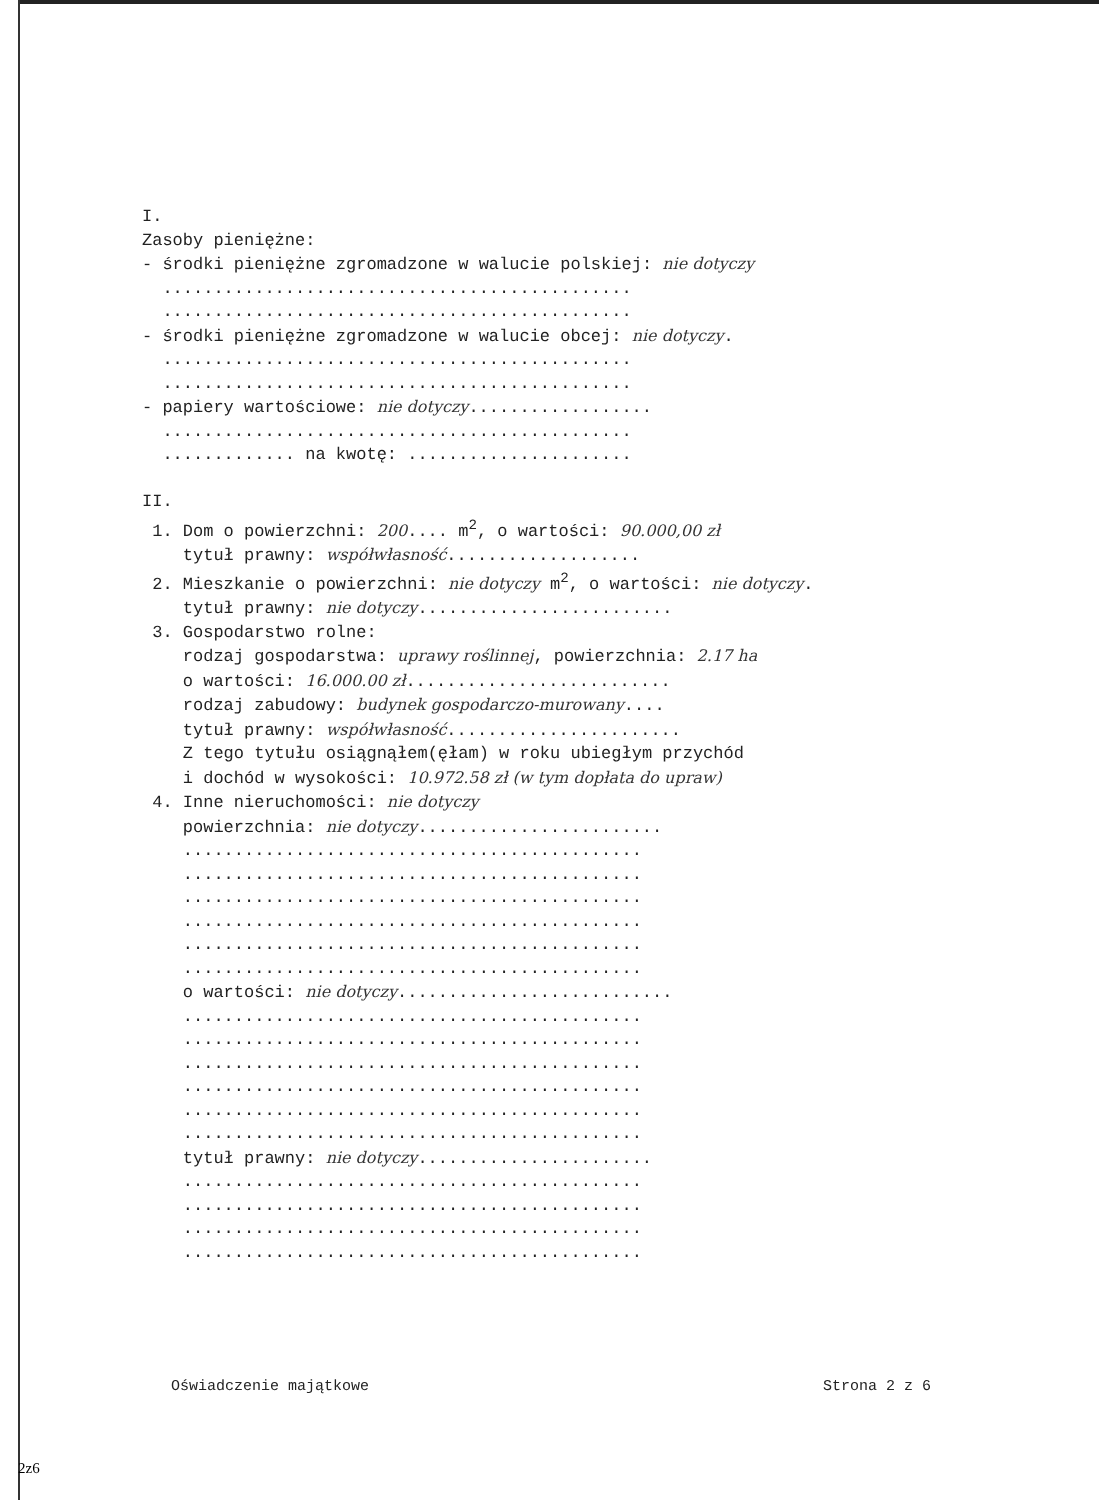I. Zasoby pieniężne: - środki pieniężne zgromadzone w walucie polskiej: nie dotyczy .............................................. .............................................. - środki pieniężne zgromadzone w walucie obcej: nie dotyczy. .............................................. .............................................. - papiery wartościowe: nie dotyczy.................. .............................................. ............. na kwotę: ...................... II. 1. Dom o powierzchni: 200.... m<sup>2</sup>, o wartości: 90.000,00 zł tytuł prawny: współwłasność................... 2. Mieszkanie o powierzchni: nie dotyczy m<sup>2</sup>, o wartości: nie dotyczy. tytuł prawny: nie dotyczy......................... 3. Gospodarstwo rolne: rodzaj gospodarstwa: uprawy roślinnej, powierzchnia: 2.17 ha o wartości: 16.000.00 zł.......................... rodzaj zabudowy: budynek gospodarczo-murowany.... tytuł prawny: współwłasność....................... Z tego tytułu osiągnąłem(ęłam) w roku ubiegłym przychód i dochód w wysokości: 10.972.58 zł (w tym dopłata do upraw) 4. Inne nieruchomości: nie dotyczy powierzchnia: nie dotyczy........................ ............................................. ............................................. ............................................. ............................................. ............................................. ............................................. o wartości: nie dotyczy........................... ............................................. ............................................. ............................................. ............................................. ............................................. ............................................. tytuł prawny: nie dotyczy....................... ............................................. ............................................. ............................................. .............................................
Oświadczenie majątkowe Strona 2 z 6
2z6